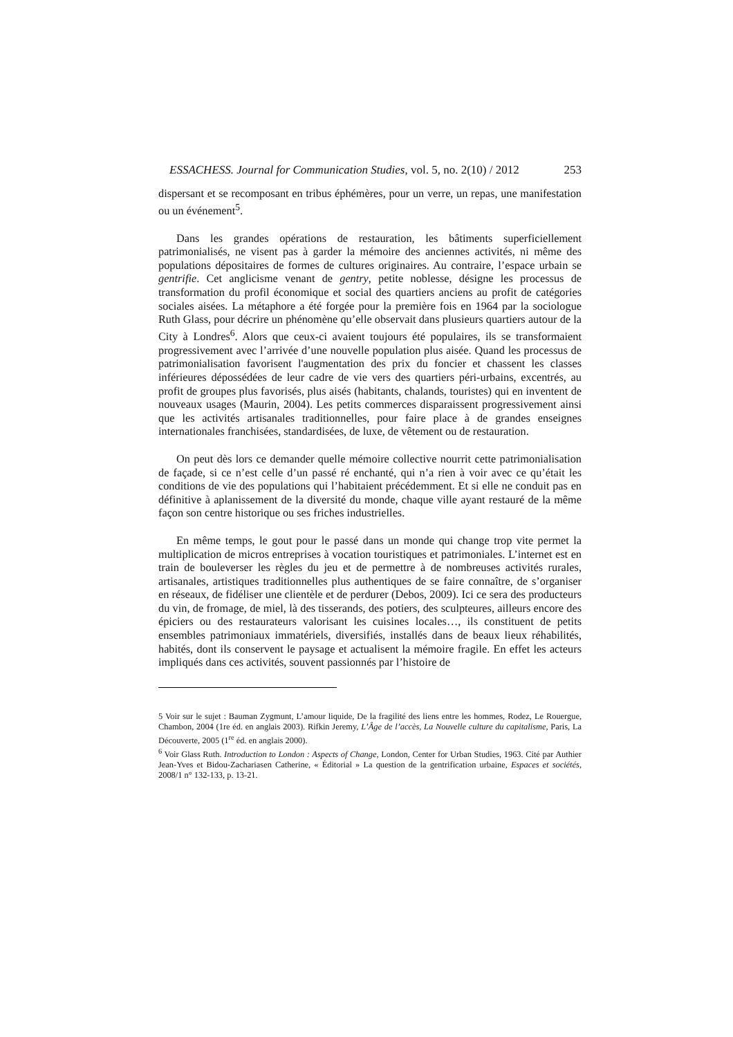ESSACHESS. Journal for Communication Studies, vol. 5, no. 2(10) / 2012 253
dispersant et se recomposant en tribus éphémères, pour un verre, un repas, une manifestation ou un événement<sup>5</sup>.
Dans les grandes opérations de restauration, les bâtiments superficiellement patrimonialisés, ne visent pas à garder la mémoire des anciennes activités, ni même des populations dépositaires de formes de cultures originaires. Au contraire, l’espace urbain se gentrifie. Cet anglicisme venant de gentry, petite noblesse, désigne les processus de transformation du profil économique et social des quartiers anciens au profit de catégories sociales aisées. La métaphore a été forgée pour la première fois en 1964 par la sociologue Ruth Glass, pour décrire un phénomène qu’elle observait dans plusieurs quartiers autour de la City à Londres<sup>6</sup>. Alors que ceux-ci avaient toujours été populaires, ils se transformaient progressivement avec l’arrivée d’une nouvelle population plus aisée. Quand les processus de patrimonialisation favorisent l'augmentation des prix du foncier et chassent les classes inférieures dépossédées de leur cadre de vie vers des quartiers péri-urbains, excentrés, au profit de groupes plus favorisés, plus aisés (habitants, chalands, touristes) qui en inventent de nouveaux usages (Maurin, 2004). Les petits commerces disparaissent progressivement ainsi que les activités artisanales traditionnelles, pour faire place à de grandes enseignes internationales franchisées, standardisées, de luxe, de vêtement ou de restauration.
On peut dès lors ce demander quelle mémoire collective nourrit cette patrimonialisation de façade, si ce n’est celle d’un passé ré enchanté, qui n’a rien à voir avec ce qu’était les conditions de vie des populations qui l’habitaient précédemment. Et si elle ne conduit pas en définitive à aplanissement de la diversité du monde, chaque ville ayant restauré de la même façon son centre historique ou ses friches industrielles.
En même temps, le gout pour le passé dans un monde qui change trop vite permet la multiplication de micros entreprises à vocation touristiques et patrimoniales. L’internet est en train de bouleverser les règles du jeu et de permettre à de nombreuses activités rurales, artisanales, artistiques traditionnelles plus authentiques de se faire connaître, de s’organiser en réseaux, de fidéliser une clientèle et de perdurer (Debos, 2009). Ici ce sera des producteurs du vin, de fromage, de miel, là des tisserands, des potiers, des sculpteures, ailleurs encore des épiciers ou des restaurateurs valorisant les cuisines locales…, ils constituent de petits ensembles patrimoniaux immatériels, diversifiés, installés dans de beaux lieux réhabilités, habités, dont ils conservent le paysage et actualisent la mémoire fragile. En effet les acteurs impliqués dans ces activités, souvent passionnés par l’histoire de
5 Voir sur le sujet : Bauman Zygmunt, L’amour liquide, De la fragilité des liens entre les hommes, Rodez, Le Rouergue, Chambon, 2004 (1re éd. en anglais 2003). Rifkin Jeremy, L’Âge de l’accès, La Nouvelle culture du capitalisme, Paris, La Découverte, 2005 (1<sup>re</sup> éd. en anglais 2000).
<sup>6</sup> Voir Glass Ruth. Introduction to London : Aspects of Change, London, Center for Urban Studies, 1963. Cité par Authier Jean-Yves et Bidou-Zachariasen Catherine, « Éditorial » La question de la gentrification urbaine, Espaces et sociétés, 2008/1 n° 132-133, p. 13-21.